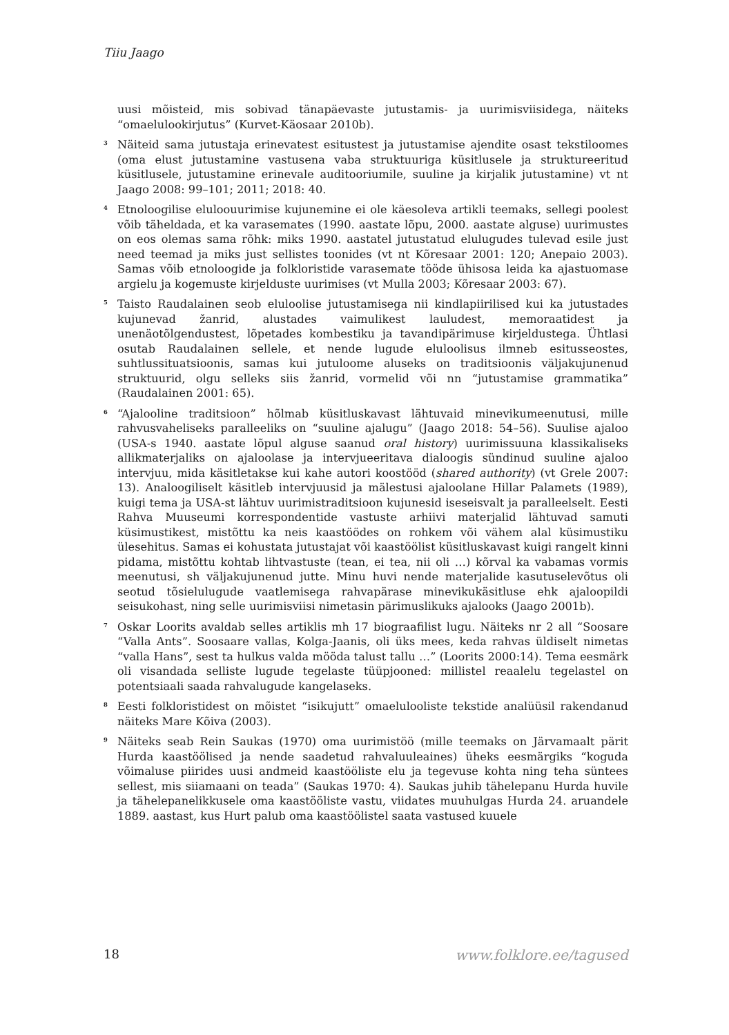Tiiu Jaago
uusi mõisteid, mis sobivad tänapäevaste jutustamis- ja uurimisviisidega, näiteks “omaelulookirjutus” (Kurvet-Käosaar 2010b).
<sup>3</sup> Näiteid sama jutustaja erinevatest esitustest ja jutustamise ajendite osast tekstiloomes (oma elust jutustamine vastusena vaba struktuuriga küsitlusele ja struktureeritud küsitlusele, jutustamine erinevale auditooriumile, suuline ja kirjalik jutustamine) vt nt Jaago 2008: 99–101; 2011; 2018: 40.
<sup>4</sup> Etnoloogilise eluloouurimise kujunemine ei ole käesoleva artikli teemaks, sellegi poolest võib täheldada, et ka varasemates (1990. aastate lõpu, 2000. aastate alguse) uurimustes on eos olemas sama rõhk: miks 1990. aastatel jutustatud elulugudes tulevad esile just need teemad ja miks just sellistes toonides (vt nt Kõresaar 2001: 120; Anepaio 2003). Samas võib etnoloogide ja folkloristide varasemate tööde ühisosa leida ka ajastuomase argielu ja kogemuste kirjelduste uurimises (vt Mulla 2003; Kõresaar 2003: 67).
<sup>5</sup> Taisto Raudalainen seob eluloolise jutustamisega nii kindlapiirilised kui ka jutustades kujunevad žanrid, alustades vaimulikest lauludest, memoraatidest ja unenäotõlgendustest, lõpetades kombestiku ja tavandipärimuse kirjeldustega. Ühtlasi osutab Raudalainen sellele, et nende lugude eluloolisus ilmneb esitusseostes, suhtlussituatsioonis, samas kui jutuloome aluseks on traditsioonis väljakujunenud struktuurid, olgu selleks siis žanrid, vormelid või nn “jutustamise grammatika” (Raudalainen 2001: 65).
<sup>6</sup> “Ajalooline traditsioon” hõlmab küsitluskavast lähtuvaid minevikumeenutusi, mille rahvusvaheliseks paralleeliks on “suuline ajalugu” (Jaago 2018: 54–56). Suulise ajaloo (USA-s 1940. aastate lõpul alguse saanud oral history) uurimissuuna klassikaliseks allikmaterjaliks on ajaloolase ja intervjueeritava dialoogis sündinud suuline ajaloo intervjuu, mida käsitletakse kui kahe autori koostööd (shared authority) (vt Grele 2007: 13). Analoogiliselt käsitleb intervjuusid ja mälestusi ajaloolane Hillar Palamets (1989), kuigi tema ja USA-st lähtuv uurimistraditsioon kujunesid iseseisvalt ja paralleelselt. Eesti Rahva Muuseumi korrespondentide vastuste arhiivi materjalid lähtuvad samuti küsimustikest, mistõttu ka neis kaastöödes on rohkem või vähem alal küsimustiku ülesehitus. Samas ei kohustata jutustajat või kaastöölist küsitluskavast kuigi rangelt kinni pidama, mistõttu kohtab lihtvastuste (tean, ei tea, nii oli …) kõrval ka vabamas vormis meenutusi, sh väljakujunenud jutte. Minu huvi nende materjalide kasutuselevõtus oli seotud tõsielulugude vaatlemisega rahvapärase minevikukäsitluse ehk ajaloopildi seisukohast, ning selle uurimisviisi nimetasin pärimuslikuks ajalooks (Jaago 2001b).
<sup>7</sup> Oskar Loorits avaldab selles artiklis mh 17 biograafilist lugu. Näiteks nr 2 all “Soosare “Valla Ants”. Soosaare vallas, Kolga-Jaanis, oli üks mees, keda rahvas üldiselt nimetas “valla Hans”, sest ta hulkus valda mööda talust tallu …” (Loorits 2000:14). Tema eesmärk oli visandada selliste lugude tegelaste tüüpjooned: millistel reaalelu tegelastel on potentsiaali saada rahvalugude kangelaseks.
<sup>8</sup> Eesti folkloristidest on mõistet “isikujutt” omaelulooliste tekstide analüüsil rakendanud näiteks Mare Kõiva (2003).
<sup>9</sup> Näiteks seab Rein Saukas (1970) oma uurimistöö (mille teemaks on Järvamaalt pärit Hurda kaastöölised ja nende saadetud rahvaluuleaines) üheks eesmärgiks “koguda võimaluse piirides uusi andmeid kaastööliste elu ja tegevuse kohta ning teha süntees sellest, mis siiamaani on teada” (Saukas 1970: 4). Saukas juhib tähelepanu Hurda huvile ja tähelepanelikkusele oma kaastööliste vastu, viidates muuhulgas Hurda 24. aruandele 1889. aastast, kus Hurt palub oma kaastöölistel saata vastused kuuele
18 www.folklore.ee/tagused